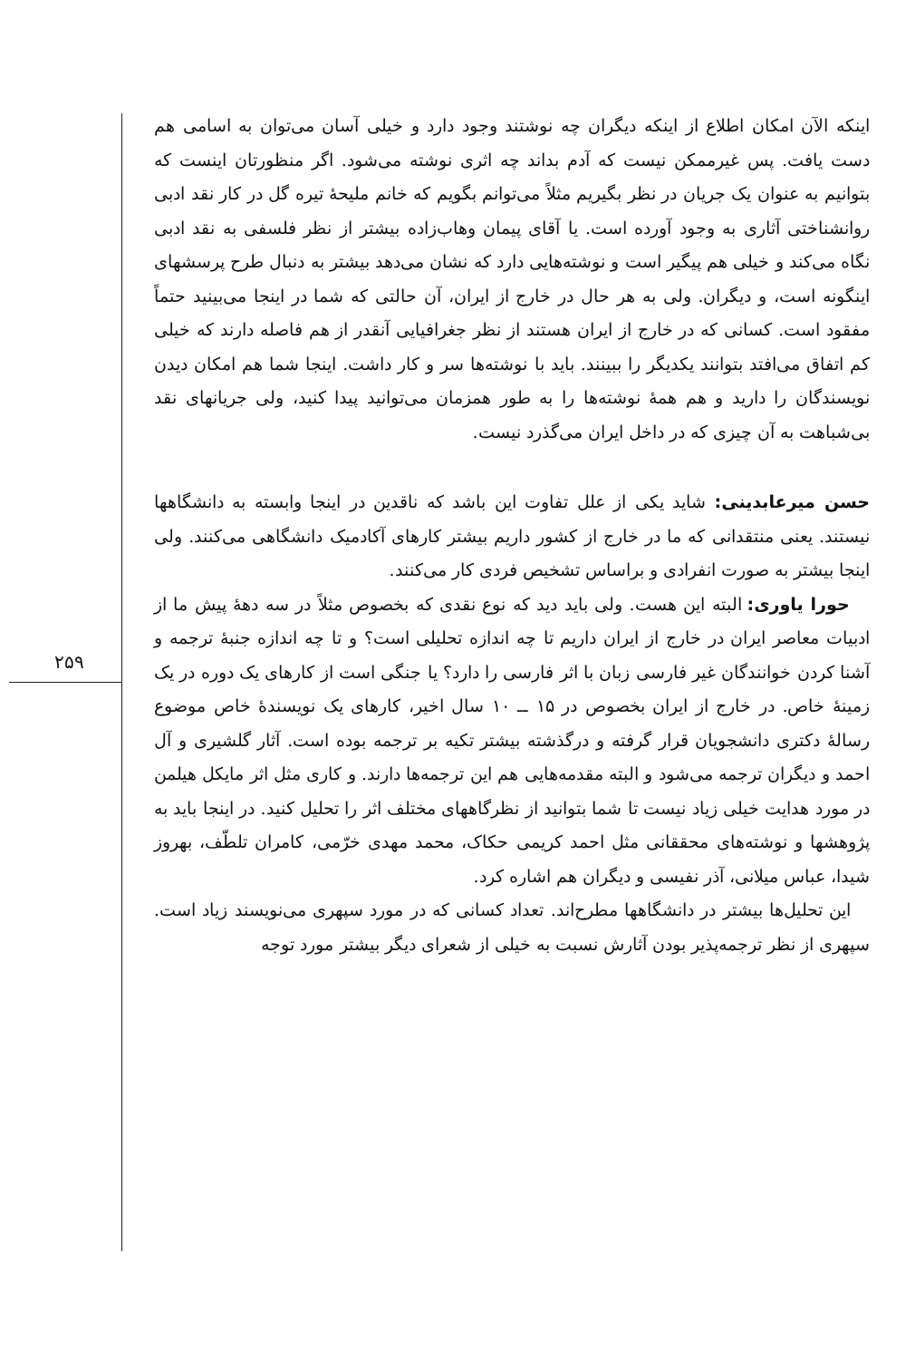اینکه الآن امکان اطلاع از اینکه دیگران چه نوشتند وجود دارد و خیلی آسان می‌توان به اسامی هم دست یافت. پس غیرممکن نیست که آدم بداند چه اثری نوشته می‌شود. اگر منظورتان اینست که بتوانیم به عنوان یک جریان در نظر بگیریم مثلاً می‌توانم بگویم که خانم ملیحهٔ تیره گل در کار نقد ادبی روانشناختی آثاری به وجود آورده است. یا آقای پیمان وهاب‌زاده بیشتر از نظر فلسفی به نقد ادبی نگاه می‌کند و خیلی هم پیگیر است و نوشته‌هایی دارد که نشان می‌دهد بیشتر به دنبال طرح پرسشهای اینگونه است، و دیگران. ولی به هر حال در خارج از ایران، آن حالتی که شما در اینجا می‌بینید حتماً مفقود است. کسانی که در خارج از ایران هستند از نظر جغرافیایی آنقدر از هم فاصله دارند که خیلی کم اتفاق می‌افتد بتوانند یکدیگر را ببینند. باید با نوشته‌ها سر و کار داشت. اینجا شما هم امکان دیدن نویسندگان را دارید و هم همهٔ نوشته‌ها را به طور همزمان می‌توانید پیدا کنید، ولی جریانهای نقد بی‌شباهت به آن چیزی که در داخل ایران می‌گذرد نیست.
حسن میرعابدینی: شاید یکی از علل تفاوت این باشد که ناقدین در اینجا وابسته به دانشگاهها نیستند. یعنی منتقدانی که ما در خارج از کشور داریم بیشتر کارهای آکادمیک دانشگاهی می‌کنند. ولی اینجا بیشتر به صورت انفرادی و براساس تشخیص فردی کار می‌کنند.
حورا یاوری: البته این هست. ولی باید دید که نوع نقدی که بخصوص مثلاً در سه دههٔ پیش ما از ادبیات معاصر ایران در خارج از ایران داریم تا چه اندازه تحلیلی است؟ و تا چه اندازه جنبهٔ ترجمه و آشنا کردن خوانندگان غیر فارسی زبان با اثر فارسی را دارد؟ یا جنگی است از کارهای یک دوره در یک زمینهٔ خاص. در خارج از ایران بخصوص در ۱۵ ــ ۱۰ سال اخیر، کارهای یک نویسندهٔ خاص موضوع رسالهٔ دکتری دانشجویان قرار گرفته و درگذشته بیشتر تکیه بر ترجمه بوده است. آثار گلشیری و آل احمد و دیگران ترجمه می‌شود و البته مقدمه‌هایی هم این ترجمه‌ها دارند. و کاری مثل اثر مایکل هیلمن در مورد هدایت خیلی زیاد نیست تا شما بتوانید از نظرگاههای مختلف اثر را تحلیل کنید. در اینجا باید به پژوهشها و نوشته‌های محققانی مثل احمد کریمی حکاک، محمد مهدی خرّمی، کامران تلطّف، بهروز شیدا، عباس میلانی، آذر نفیسی و دیگران هم اشاره کرد.
این تحلیل‌ها بیشتر در دانشگاهها مطرح‌اند. تعداد کسانی که در مورد سپهری می‌نویسند زیاد است. سپهری از نظر ترجمه‌پذیر بودن آثارش نسبت به خیلی از شعرای دیگر بیشتر مورد توجه
۲۵۹